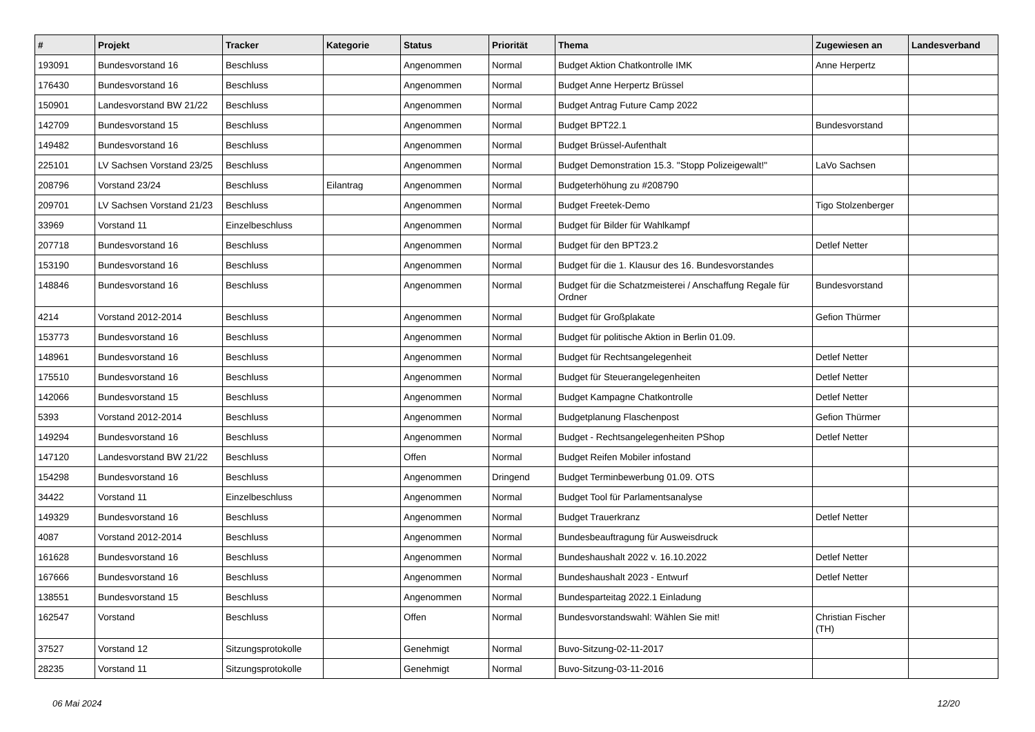| # | Projekt | Tracker | Kategorie | Status | Priorität | Thema | Zugewiesen an | Landesverband |
| --- | --- | --- | --- | --- | --- | --- | --- | --- |
| 193091 | Bundesvorstand 16 | Beschluss | | Angenommen | Normal | Budget Aktion Chatkontrolle IMK | Anne Herpertz | |
| 176430 | Bundesvorstand 16 | Beschluss | | Angenommen | Normal | Budget Anne Herpertz Brüssel | | |
| 150901 | Landesvorstand BW 21/22 | Beschluss | | Angenommen | Normal | Budget Antrag Future Camp 2022 | | |
| 142709 | Bundesvorstand 15 | Beschluss | | Angenommen | Normal | Budget BPT22.1 | Bundesvorstand | |
| 149482 | Bundesvorstand 16 | Beschluss | | Angenommen | Normal | Budget Brüssel-Aufenthalt | | |
| 225101 | LV Sachsen Vorstand 23/25 | Beschluss | | Angenommen | Normal | Budget Demonstration 15.3. "Stopp Polizeigewalt!" | LaVo Sachsen | |
| 208796 | Vorstand 23/24 | Beschluss | Eilantrag | Angenommen | Normal | Budgeterhöhung zu #208790 | | |
| 209701 | LV Sachsen Vorstand 21/23 | Beschluss | | Angenommen | Normal | Budget Freetek-Demo | Tigo Stolzenberger | |
| 33969 | Vorstand 11 | Einzelbeschluss | | Angenommen | Normal | Budget für Bilder für Wahlkampf | | |
| 207718 | Bundesvorstand 16 | Beschluss | | Angenommen | Normal | Budget für den BPT23.2 | Detlef Netter | |
| 153190 | Bundesvorstand 16 | Beschluss | | Angenommen | Normal | Budget für die 1. Klausur des 16. Bundesvorstandes | | |
| 148846 | Bundesvorstand 16 | Beschluss | | Angenommen | Normal | Budget für die Schatzmeisterei / Anschaffung Regale für Ordner | Bundesvorstand | |
| 4214 | Vorstand 2012-2014 | Beschluss | | Angenommen | Normal | Budget für Großplakate | Gefion Thürmer | |
| 153773 | Bundesvorstand 16 | Beschluss | | Angenommen | Normal | Budget für politische Aktion in Berlin 01.09. | | |
| 148961 | Bundesvorstand 16 | Beschluss | | Angenommen | Normal | Budget für Rechtsangelegenheit | Detlef Netter | |
| 175510 | Bundesvorstand 16 | Beschluss | | Angenommen | Normal | Budget für Steuerangelegenheiten | Detlef Netter | |
| 142066 | Bundesvorstand 15 | Beschluss | | Angenommen | Normal | Budget Kampagne Chatkontrolle | Detlef Netter | |
| 5393 | Vorstand 2012-2014 | Beschluss | | Angenommen | Normal | Budgetplanung Flaschenpost | Gefion Thürmer | |
| 149294 | Bundesvorstand 16 | Beschluss | | Angenommen | Normal | Budget - Rechtsangelegenheiten PShop | Detlef Netter | |
| 147120 | Landesvorstand BW 21/22 | Beschluss | | Offen | Normal | Budget Reifen Mobiler infostand | | |
| 154298 | Bundesvorstand 16 | Beschluss | | Angenommen | Dringend | Budget Terminbewerbung 01.09. OTS | | |
| 34422 | Vorstand 11 | Einzelbeschluss | | Angenommen | Normal | Budget Tool für Parlamentsanalyse | | |
| 149329 | Bundesvorstand 16 | Beschluss | | Angenommen | Normal | Budget Trauerkranz | Detlef Netter | |
| 4087 | Vorstand 2012-2014 | Beschluss | | Angenommen | Normal | Bundesbeauftragung für Ausweisdruck | | |
| 161628 | Bundesvorstand 16 | Beschluss | | Angenommen | Normal | Bundeshaushalt 2022 v. 16.10.2022 | Detlef Netter | |
| 167666 | Bundesvorstand 16 | Beschluss | | Angenommen | Normal | Bundeshaushalt 2023 - Entwurf | Detlef Netter | |
| 138551 | Bundesvorstand 15 | Beschluss | | Angenommen | Normal | Bundesparteitag 2022.1 Einladung | | |
| 162547 | Vorstand | Beschluss | | Offen | Normal | Bundesvorstandswahl: Wählen Sie mit! | Christian Fischer (TH) | |
| 37527 | Vorstand 12 | Sitzungsprotokolle | | Genehmigt | Normal | Buvo-Sitzung-02-11-2017 | | |
| 28235 | Vorstand 11 | Sitzungsprotokolle | | Genehmigt | Normal | Buvo-Sitzung-03-11-2016 | | |
06 Mai 2024 12/20